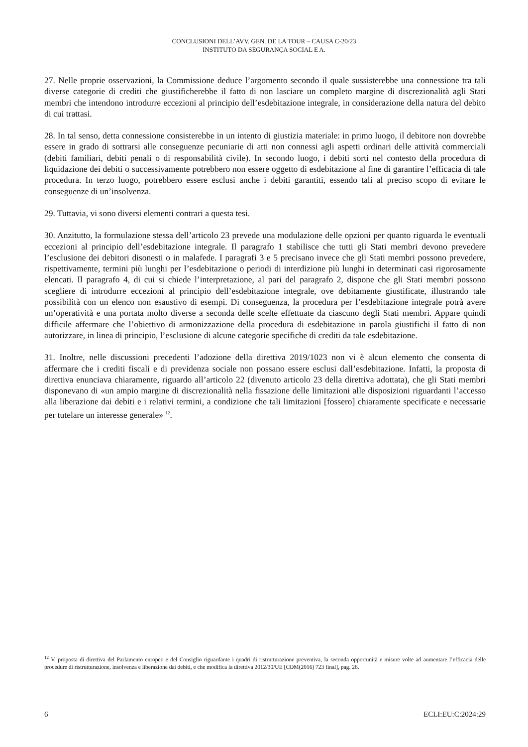CONCLUSIONI DELL’AVV. GEN. DE LA TOUR – CAUSA C-20/23
INSTITUTO DA SEGURANÇA SOCIAL E A.
27. Nelle proprie osservazioni, la Commissione deduce l’argomento secondo il quale sussisterebbe una connessione tra tali diverse categorie di crediti che giustificherebbe il fatto di non lasciare un completo margine di discrezionalità agli Stati membri che intendono introdurre eccezioni al principio dell’esdebitazione integrale, in considerazione della natura del debito di cui trattasi.
28. In tal senso, detta connessione consisterebbe in un intento di giustizia materiale: in primo luogo, il debitore non dovrebbe essere in grado di sottrarsi alle conseguenze pecuniarie di atti non connessi agli aspetti ordinari delle attività commerciali (debiti familiari, debiti penali o di responsabilità civile). In secondo luogo, i debiti sorti nel contesto della procedura di liquidazione dei debiti o successivamente potrebbero non essere oggetto di esdebitazione al fine di garantire l’efficacia di tale procedura. In terzo luogo, potrebbero essere esclusi anche i debiti garantiti, essendo tali al preciso scopo di evitare le conseguenze di un’insolvenza.
29. Tuttavia, vi sono diversi elementi contrari a questa tesi.
30. Anzitutto, la formulazione stessa dell’articolo 23 prevede una modulazione delle opzioni per quanto riguarda le eventuali eccezioni al principio dell’esdebitazione integrale. Il paragrafo 1 stabilisce che tutti gli Stati membri devono prevedere l’esclusione dei debitori disonesti o in malafede. I paragrafi 3 e 5 precisano invece che gli Stati membri possono prevedere, rispettivamente, termini più lunghi per l’esdebitazione o periodi di interdizione più lunghi in determinati casi rigorosamente elencati. Il paragrafo 4, di cui si chiede l’interpretazione, al pari del paragrafo 2, dispone che gli Stati membri possono scegliere di introdurre eccezioni al principio dell’esdebitazione integrale, ove debitamente giustificate, illustrando tale possibilità con un elenco non esaustivo di esempi. Di conseguenza, la procedura per l’esdebitazione integrale potrà avere un’operatività e una portata molto diverse a seconda delle scelte effettuate da ciascuno degli Stati membri. Appare quindi difficile affermare che l’obiettivo di armonizzazione della procedura di esdebitazione in parola giustifichi il fatto di non autorizzare, in linea di principio, l’esclusione di alcune categorie specifiche di crediti da tale esdebitazione.
31. Inoltre, nelle discussioni precedenti l’adozione della direttiva 2019/1023 non vi è alcun elemento che consenta di affermare che i crediti fiscali e di previdenza sociale non possano essere esclusi dall’esdebitazione. Infatti, la proposta di direttiva enunciava chiaramente, riguardo all’articolo 22 (divenuto articolo 23 della direttiva adottata), che gli Stati membri disponevano di «un ampio margine di discrezionalità nella fissazione delle limitazioni alle disposizioni riguardanti l’accesso alla liberazione dai debiti e i relativi termini, a condizione che tali limitazioni [fossero] chiaramente specificate e necessarie per tutelare un interesse generale» <sup>12</sup>.
<sup>12</sup> V. proposta di direttiva del Parlamento europeo e del Consiglio riguardante i quadri di ristrutturazione preventiva, la seconda opportunità e misure volte ad aumentare l’efficacia delle procedure di ristrutturazione, insolvenza e liberazione dai debiti, e che modifica la direttiva 2012/30/UE [COM(2016) 723 final], pag. 26.
6 ECLI:EU:C:2024:29